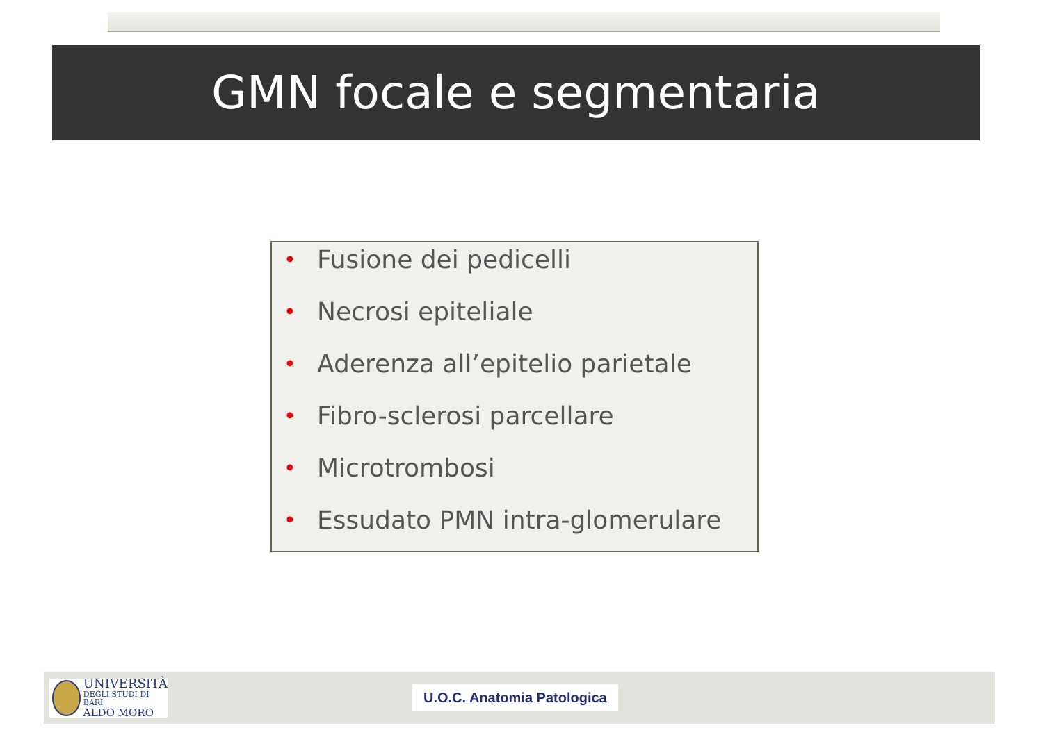GMN focale e segmentaria
• Fusione dei pedicelli
• Necrosi epiteliale
• Aderenza all’epitelio parietale
• Fibro-sclerosi parcellare
• Microtrombosi
• Essudato PMN intra-glomerulare
UNIVERSITÀ
DEGLI STUDI DI BARI
ALDO MORO
U.O.C. Anatomia Patologica